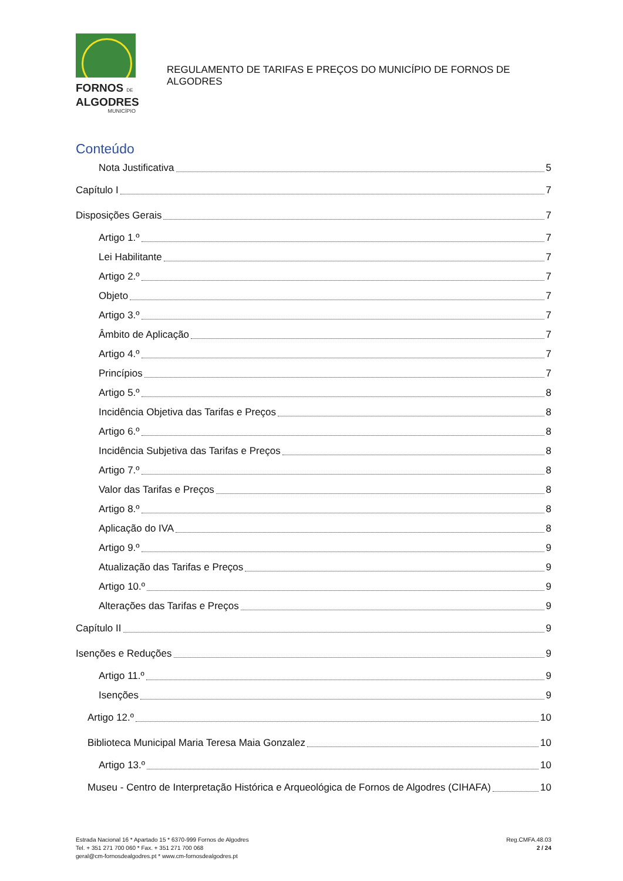FORNOS DE
ALGODRES
MUNICÍPIO
REGULAMENTO DE TARIFAS E PREÇOS DO MUNICÍPIO DE FORNOS DE ALGODRES
Conteúdo
Nota Justificativa 5
Capítulo I 7
Disposições Gerais 7
Artigo 1.º 7
Lei Habilitante 7
Artigo 2.º 7
Objeto 7
Artigo 3.º 7
Âmbito de Aplicação 7
Artigo 4.º 7
Princípios 7
Artigo 5.º 8
Incidência Objetiva das Tarifas e Preços 8
Artigo 6.º 8
Incidência Subjetiva das Tarifas e Preços 8
Artigo 7.º 8
Valor das Tarifas e Preços 8
Artigo 8.º 8
Aplicação do IVA 8
Artigo 9.º 9
Atualização das Tarifas e Preços 9
Artigo 10.º 9
Alterações das Tarifas e Preços 9
Capítulo II 9
Isenções e Reduções 9
Artigo 11.º 9
Isenções 9
Artigo 12.º 10
Biblioteca Municipal Maria Teresa Maia Gonzalez 10
Artigo 13.º 10
Museu - Centro de Interpretação Histórica e Arqueológica de Fornos de Algodres (CIHAFA) 10
Estrada Nacional 16 * Apartado 15 * 6370-999 Fornos de Algodres
Tel. + 351 271 700 060 * Fax. + 351 271 700 068
geral@cm-fornosdealgodres.pt * www.cm-fornosdealgodres.pt
Reg.CMFA.48.03
2 / 24